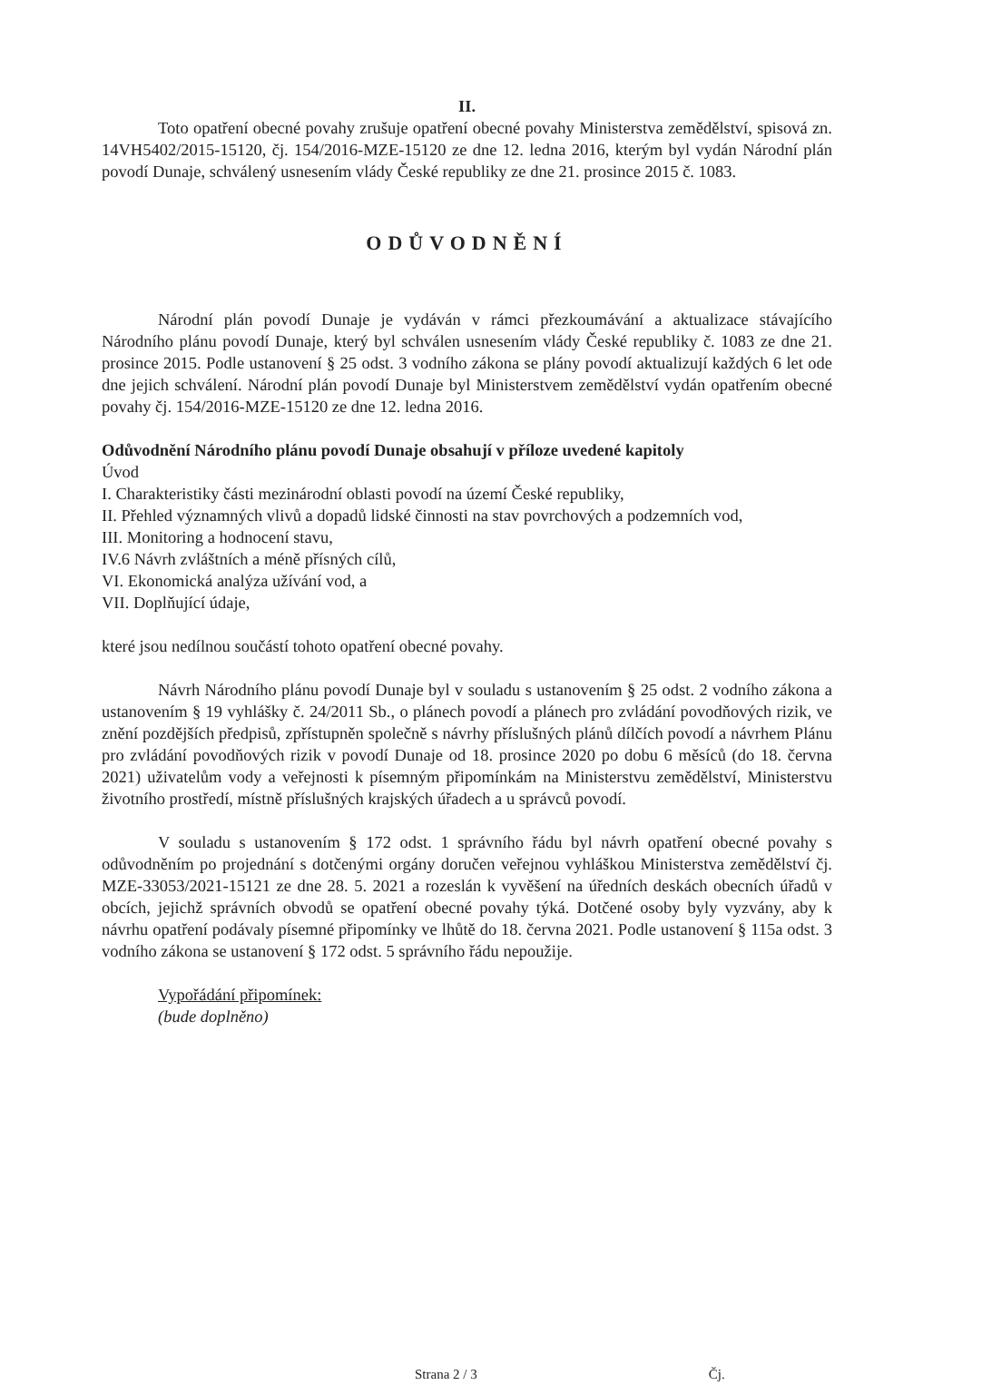II.
Toto opatření obecné povahy zrušuje opatření obecné povahy Ministerstva zemědělství, spisová zn. 14VH5402/2015-15120, čj. 154/2016-MZE-15120 ze dne 12. ledna 2016, kterým byl vydán Národní plán povodí Dunaje, schválený usnesením vlády České republiky ze dne 21. prosince 2015 č. 1083.
ODŮVODNĚNÍ
Národní plán povodí Dunaje je vydáván v rámci přezkoumávání a aktualizace stávajícího Národního plánu povodí Dunaje, který byl schválen usnesením vlády České republiky č. 1083 ze dne 21. prosince 2015. Podle ustanovení § 25 odst. 3 vodního zákona se plány povodí aktualizují každých 6 let ode dne jejich schválení. Národní plán povodí Dunaje byl Ministerstvem zemědělství vydán opatřením obecné povahy čj. 154/2016-MZE-15120 ze dne 12. ledna 2016.
Odůvodnění Národního plánu povodí Dunaje obsahují v příloze uvedené kapitoly
Úvod
I. Charakteristiky části mezinárodní oblasti povodí na území České republiky,
II. Přehled významných vlivů a dopadů lidské činnosti na stav povrchových a podzemních vod,
III. Monitoring a hodnocení stavu,
IV.6 Návrh zvláštních a méně přísných cílů,
VI. Ekonomická analýza užívání vod, a
VII. Doplňující údaje,
které jsou nedílnou součástí tohoto opatření obecné povahy.
Návrh Národního plánu povodí Dunaje byl v souladu s ustanovením § 25 odst. 2 vodního zákona a ustanovením § 19 vyhlášky č. 24/2011 Sb., o plánech povodí a plánech pro zvládání povodňových rizik, ve znění pozdějších předpisů, zpřístupněn společně s návrhy příslušných plánů dílčích povodí a návrhem Plánu pro zvládání povodňových rizik v povodí Dunaje od 18. prosince 2020 po dobu 6 měsíců (do 18. června 2021) uživatelům vody a veřejnosti k písemným připomínkám na Ministerstvu zemědělství, Ministerstvu životního prostředí, místně příslušných krajských úřadech a u správců povodí.
V souladu s ustanovením § 172 odst. 1 správního řádu byl návrh opatření obecné povahy s odůvodněním po projednání s dotčenými orgány doručen veřejnou vyhláškou Ministerstva zemědělství čj. MZE-33053/2021-15121 ze dne 28. 5. 2021 a rozeslán k vyvěšení na úředních deskách obecních úřadů v obcích, jejichž správních obvodů se opatření obecné povahy týká. Dotčené osoby byly vyzvány, aby k návrhu opatření podávaly písemné připomínky ve lhůtě do 18. června 2021. Podle ustanovení § 115a odst. 3 vodního zákona se ustanovení § 172 odst. 5 správního řádu nepoužije.
Vypořádání připomínek:
(bude doplněno)
Strana 2 / 3 Čj.